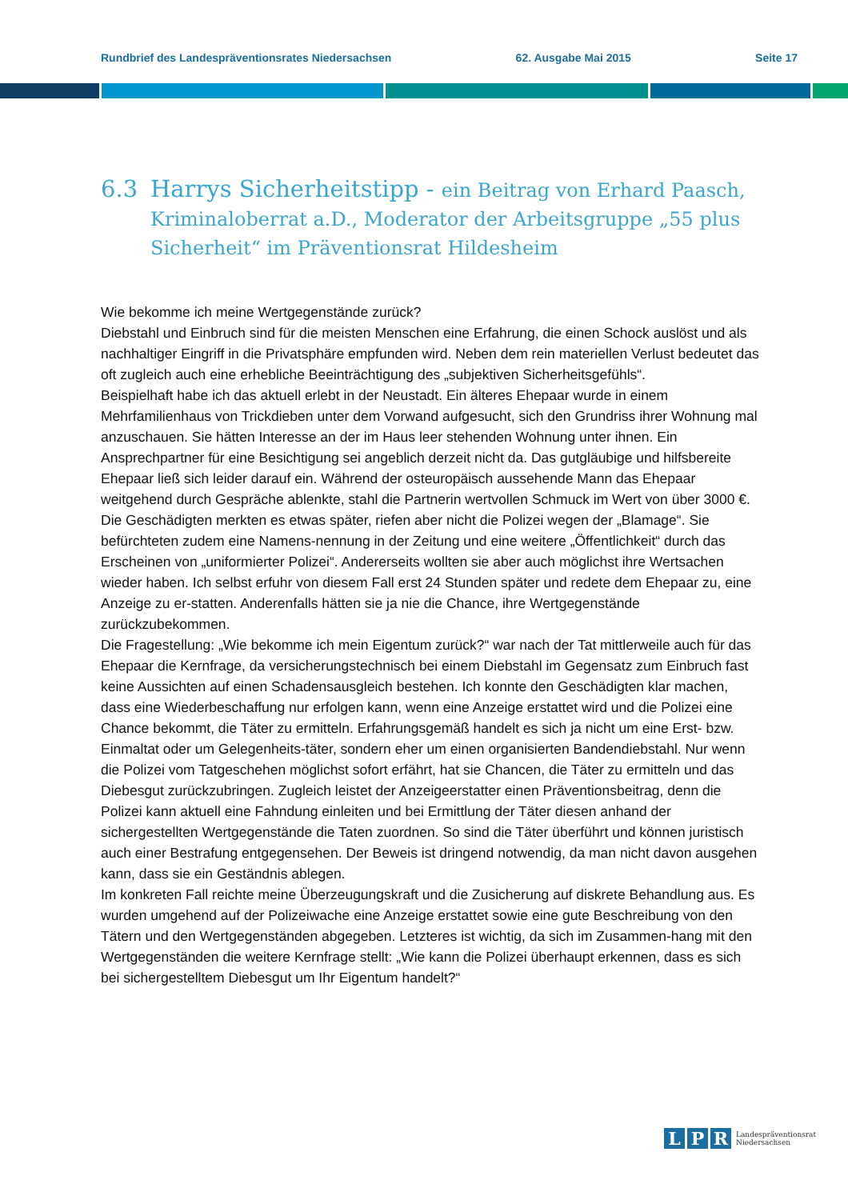Rundbrief des Landespräventionsrates Niedersachsen 62. Ausgabe Mai 2015 Seite 17
6.3 Harrys Sicherheitstipp - ein Beitrag von Erhard Paasch, Kriminaloberrat a.D., Moderator der Arbeitsgruppe „55 plus Sicherheit“ im Präventionsrat Hildesheim
Wie bekomme ich meine Wertgegenstände zurück?
Diebstahl und Einbruch sind für die meisten Menschen eine Erfahrung, die einen Schock auslöst und als nachhaltiger Eingriff in die Privatsphäre empfunden wird. Neben dem rein materiellen Verlust bedeutet das oft zugleich auch eine erhebliche Beeinträchtigung des „subjektiven Sicherheitsgefühls“.
Beispielhaft habe ich das aktuell erlebt in der Neustadt. Ein älteres Ehepaar wurde in einem Mehrfamilienhaus von Trickdieben unter dem Vorwand aufgesucht, sich den Grundriss ihrer Wohnung mal anzuschauen. Sie hätten Interesse an der im Haus leer stehenden Wohnung unter ihnen. Ein Ansprechpartner für eine Besichtigung sei angeblich derzeit nicht da. Das gutgläubige und hilfsbereite Ehepaar ließ sich leider darauf ein. Während der osteuropäisch aussehende Mann das Ehepaar weitgehend durch Gespräche ablenkte, stahl die Partnerin wertvollen Schmuck im Wert von über 3000 €. Die Geschädigten merkten es etwas später, riefen aber nicht die Polizei wegen der „Blamage“. Sie befürchteten zudem eine Namens-nennung in der Zeitung und eine weitere „Öffentlichkeit“ durch das Erscheinen von „uniformierter Polizei“. Andererseits wollten sie aber auch möglichst ihre Wertsachen wieder haben. Ich selbst erfuhr von diesem Fall erst 24 Stunden später und redete dem Ehepaar zu, eine Anzeige zu er-statten. Anderenfalls hätten sie ja nie die Chance, ihre Wertgegenstände zurückzubekommen.
Die Fragestellung: „Wie bekomme ich mein Eigentum zurück?“ war nach der Tat mittlerweile auch für das Ehepaar die Kernfrage, da versicherungstechnisch bei einem Diebstahl im Gegensatz zum Einbruch fast keine Aussichten auf einen Schadensausgleich bestehen. Ich konnte den Geschädigten klar machen, dass eine Wiederbeschaffung nur erfolgen kann, wenn eine Anzeige erstattet wird und die Polizei eine Chance bekommt, die Täter zu ermitteln. Erfahrungsgemäß handelt es sich ja nicht um eine Erst- bzw. Einmaltat oder um Gelegenheits-täter, sondern eher um einen organisierten Bandendiebstahl. Nur wenn die Polizei vom Tatgeschehen möglichst sofort erfährt, hat sie Chancen, die Täter zu ermitteln und das Diebesgut zurückzubringen. Zugleich leistet der Anzeigeerstatter einen Präventionsbeitrag, denn die Polizei kann aktuell eine Fahndung einleiten und bei Ermittlung der Täter diesen anhand der sichergestellten Wertgegenstände die Taten zuordnen. So sind die Täter überführt und können juristisch auch einer Bestrafung entgegensehen. Der Beweis ist dringend notwendig, da man nicht davon ausgehen kann, dass sie ein Geständnis ablegen.
Im konkreten Fall reichte meine Überzeugungskraft und die Zusicherung auf diskrete Behandlung aus. Es wurden umgehend auf der Polizeiwache eine Anzeige erstattet sowie eine gute Beschreibung von den Tätern und den Wertgegenständen abgegeben. Letzteres ist wichtig, da sich im Zusammen-hang mit den Wertgegenständen die weitere Kernfrage stellt: „Wie kann die Polizei überhaupt erkennen, dass es sich bei sichergestelltem Diebesgut um Ihr Eigentum handelt?“
L P R
Landespräventionsrat
Niedersachsen